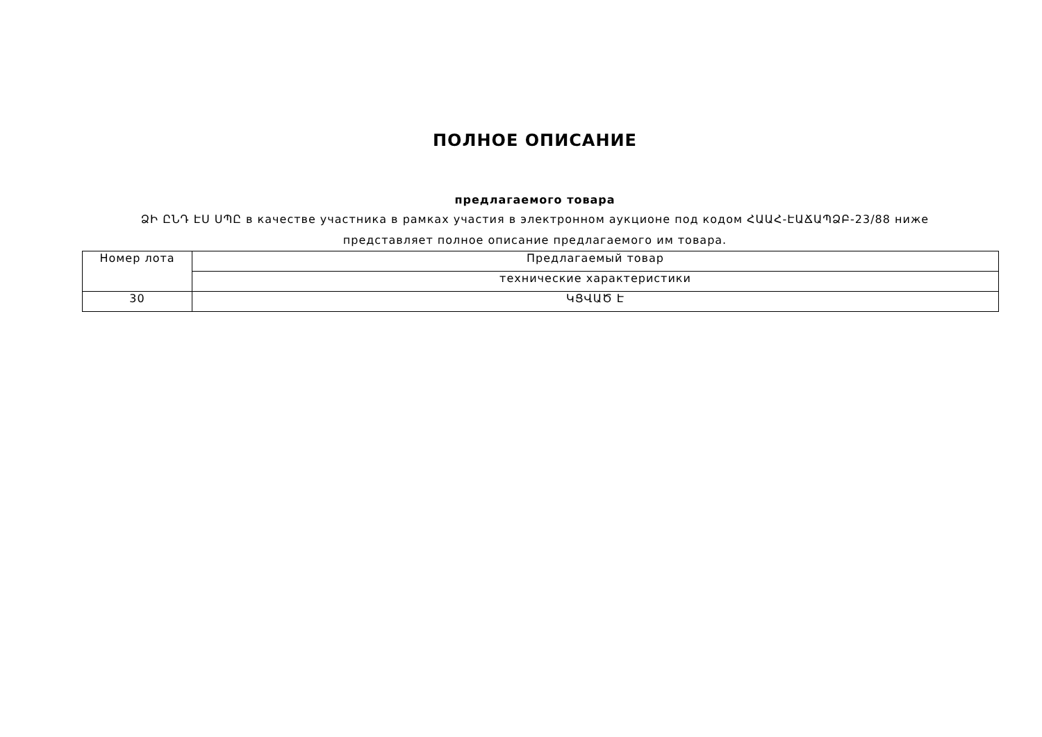ПОЛНОЕ ОПИСАНИЕ
предлагаемого товара
ՁԻ ԸՆԴ ԷՍ ՍՊԸ в качестве участника в рамках участия в электронном аукционе под кодом ՀԱԱՀ-ԷԱՃԱՊՁԲ-23/88 ниже представляет полное описание предлагаемого им товара.
| Номер лота | Предлагаемый товар |
| | технические характеристики |
| 30 | ԿՑՎԱԾ Է |